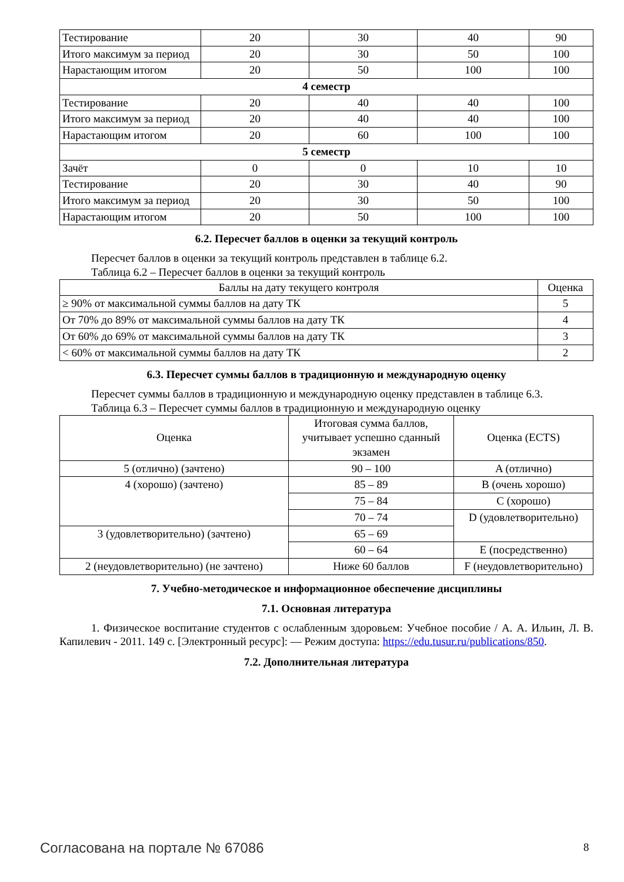| Тестирование | 20 | 30 | 40 | 90 |
| Итого максимум за период | 20 | 30 | 50 | 100 |
| Нарастающим итогом | 20 | 50 | 100 | 100 |
| 4 семестр | | | | |
| Тестирование | 20 | 40 | 40 | 100 |
| Итого максимум за период | 20 | 40 | 40 | 100 |
| Нарастающим итогом | 20 | 60 | 100 | 100 |
| 5 семестр | | | | |
| Зачёт | 0 | 0 | 10 | 10 |
| Тестирование | 20 | 30 | 40 | 90 |
| Итого максимум за период | 20 | 30 | 50 | 100 |
| Нарастающим итогом | 20 | 50 | 100 | 100 |
6.2. Пересчет баллов в оценки за текущий контроль
Пересчет баллов в оценки за текущий контроль представлен в таблице 6.2.
Таблица 6.2 – Пересчет баллов в оценки за текущий контроль
| Баллы на дату текущего контроля | Оценка |
| --- | --- |
| ≥ 90% от максимальной суммы баллов на дату ТК | 5 |
| От 70% до 89% от максимальной суммы баллов на дату ТК | 4 |
| От 60% до 69% от максимальной суммы баллов на дату ТК | 3 |
| < 60% от максимальной суммы баллов на дату ТК | 2 |
6.3. Пересчет суммы баллов в традиционную и международную оценку
Пересчет суммы баллов в традиционную и международную оценку представлен в таблице 6.3.
Таблица 6.3 – Пересчет суммы баллов в традиционную и международную оценку
| Оценка | Итоговая сумма баллов, учитывает успешно сданный экзамен | Оценка (ECTS) |
| --- | --- | --- |
| 5 (отлично) (зачтено) | 90 – 100 | A (отлично) |
| 4 (хорошо) (зачтено) | 85 – 89 | B (очень хорошо) |
| | 75 – 84 | C (хорошо) |
| | 70 – 74 | D (удовлетворительно) |
| 3 (удовлетворительно) (зачтено) | 65 – 69 | |
| | 60 – 64 | E (посредственно) |
| 2 (неудовлетворительно) (не зачтено) | Ниже 60 баллов | F (неудовлетворительно) |
7. Учебно-методическое и информационное обеспечение дисциплины
7.1. Основная литература
1. Физическое воспитание студентов с ослабленным здоровьем: Учебное пособие / А. А. Ильин, Л. В. Капилевич - 2011. 149 с. [Электронный ресурс]: — Режим доступа: https://edu.tusur.ru/publications/850.
7.2. Дополнительная литература
Согласована на портале № 67086 8